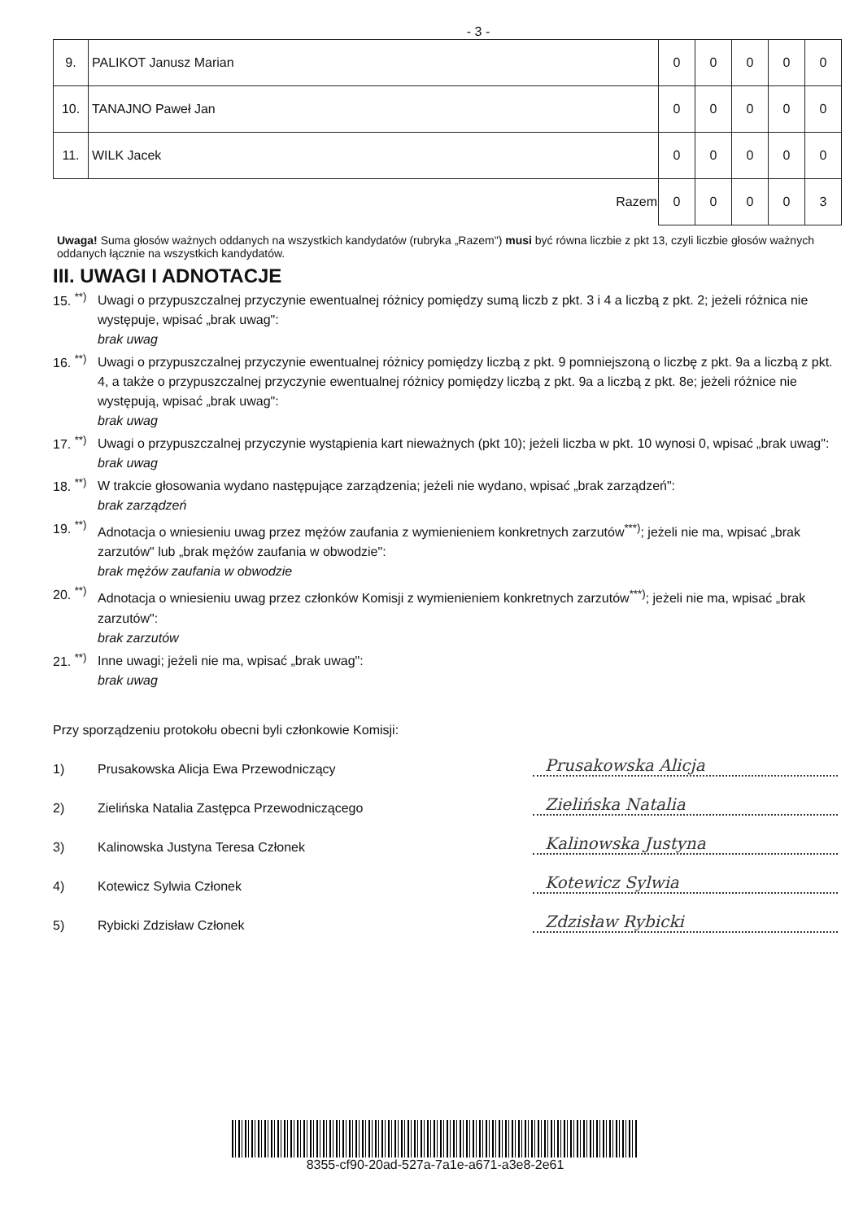- 3 -
| 9. | PALIKOT Janusz Marian | 0 | 0 | 0 | 0 | 0 |
| 10. | TANAJNO Paweł Jan | 0 | 0 | 0 | 0 | 0 |
| 11. | WILK Jacek | 0 | 0 | 0 | 0 | 0 |
| Razem | | 0 | 0 | 0 | 0 | 3 |
Uwaga! Suma głosów ważnych oddanych na wszystkich kandydatów (rubryka „Razem") musi być równa liczbie z pkt 13, czyli liczbie głosów ważnych oddanych łącznie na wszystkich kandydatów.
III. UWAGI I ADNOTACJE
15. <sup>**)</sup> Uwagi o przypuszczalnej przyczynie ewentualnej różnicy pomiędzy sumą liczb z pkt. 3 i 4 a liczbą z pkt. 2; jeżeli różnica nie występuje, wpisać „brak uwag":
brak uwag
16. <sup>**)</sup> Uwagi o przypuszczalnej przyczynie ewentualnej różnicy pomiędzy liczbą z pkt. 9 pomniejszoną o liczbę z pkt. 9a a liczbą z pkt. 4, a także o przypuszczalnej przyczynie ewentualnej różnicy pomiędzy liczbą z pkt. 9a a liczbą z pkt. 8e; jeżeli różnice nie występują, wpisać „brak uwag":
brak uwag
17. <sup>**)</sup> Uwagi o przypuszczalnej przyczynie wystąpienia kart nieważnych (pkt 10); jeżeli liczba w pkt. 10 wynosi 0, wpisać „brak uwag":
brak uwag
18. <sup>**)</sup> W trakcie głosowania wydano następujące zarządzenia; jeżeli nie wydano, wpisać „brak zarządzeń":
brak zarządzeń
19. <sup>**)</sup> Adnotacja o wniesieniu uwag przez mężów zaufania z wymienieniem konkretnych zarzutów<sup>***)</sup>; jeżeli nie ma, wpisać „brak zarzutów" lub „brak mężów zaufania w obwodzie":
brak mężów zaufania w obwodzie
20. <sup>**)</sup> Adnotacja o wniesieniu uwag przez członków Komisji z wymienieniem konkretnych zarzutów<sup>***)</sup>; jeżeli nie ma, wpisać „brak zarzutów":
brak zarzutów
21. <sup>**)</sup> Inne uwagi; jeżeli nie ma, wpisać „brak uwag":
brak uwag
Przy sporządzeniu protokołu obecni byli członkowie Komisji:
1) Prusakowska Alicja Ewa Przewodniczący Prusakowska Alicja
2) Zielińska Natalia Zastępca Przewodniczącego Zielińska Natalia
3) Kalinowska Justyna Teresa Członek Kalinowska Justyna
4) Kotewicz Sylwia Członek Kotewicz Sylwia
5) Rybicki Zdzisław Członek Zdzisław Rybicki
8355-cf90-20ad-527a-7a1e-a671-a3e8-2e61